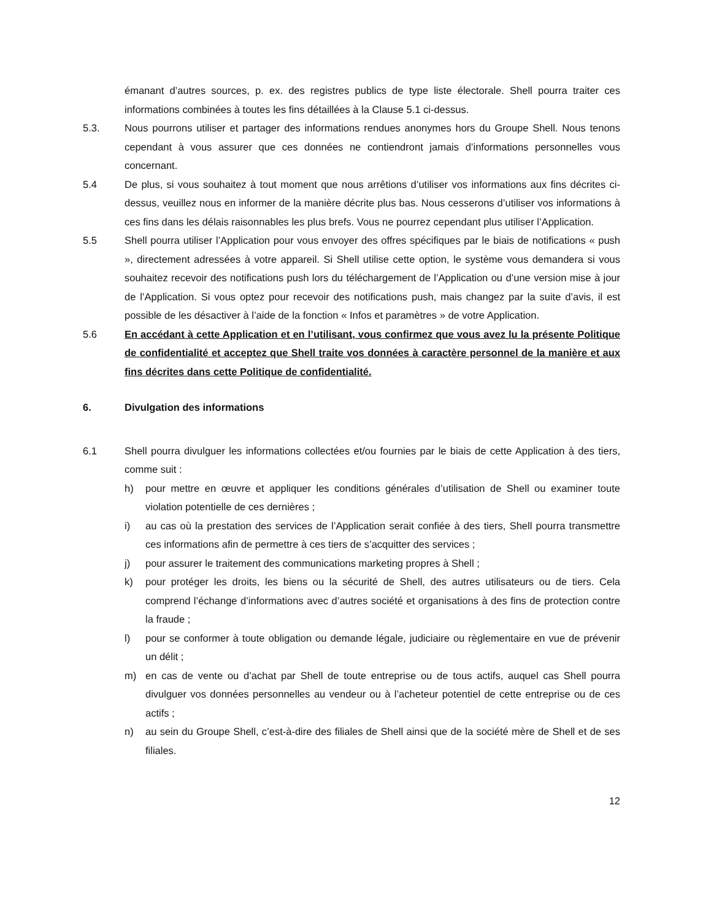émanant d’autres sources, p. ex. des registres publics de type liste électorale. Shell pourra traiter ces informations combinées à toutes les fins détaillées à la Clause 5.1 ci-dessus.
5.3. Nous pourrons utiliser et partager des informations rendues anonymes hors du Groupe Shell. Nous tenons cependant à vous assurer que ces données ne contiendront jamais d’informations personnelles vous concernant.
5.4 De plus, si vous souhaitez à tout moment que nous arrêtions d’utiliser vos informations aux fins décrites ci-dessus, veuillez nous en informer de la manière décrite plus bas. Nous cesserons d’utiliser vos informations à ces fins dans les délais raisonnables les plus brefs. Vous ne pourrez cependant plus utiliser l’Application.
5.5 Shell pourra utiliser l’Application pour vous envoyer des offres spécifiques par le biais de notifications « push », directement adressées à votre appareil. Si Shell utilise cette option, le système vous demandera si vous souhaitez recevoir des notifications push lors du téléchargement de l’Application ou d’une version mise à jour de l’Application. Si vous optez pour recevoir des notifications push, mais changez par la suite d’avis, il est possible de les désactiver à l’aide de la fonction « Infos et paramètres » de votre Application.
5.6 En accédant à cette Application et en l’utilisant, vous confirmez que vous avez lu la présente Politique de confidentialité et acceptez que Shell traite vos données à caractère personnel de la manière et aux fins décrites dans cette Politique de confidentialité.
6. Divulgation des informations
6.1 Shell pourra divulguer les informations collectées et/ou fournies par le biais de cette Application à des tiers, comme suit :
h) pour mettre en œuvre et appliquer les conditions générales d’utilisation de Shell ou examiner toute violation potentielle de ces dernières ;
i) au cas où la prestation des services de l’Application serait confiée à des tiers, Shell pourra transmettre ces informations afin de permettre à ces tiers de s’acquitter des services ;
j) pour assurer le traitement des communications marketing propres à Shell ;
k) pour protéger les droits, les biens ou la sécurité de Shell, des autres utilisateurs ou de tiers. Cela comprend l’échange d’informations avec d’autres société et organisations à des fins de protection contre la fraude ;
l) pour se conformer à toute obligation ou demande légale, judiciaire ou règlementaire en vue de prévenir un délit ;
m) en cas de vente ou d’achat par Shell de toute entreprise ou de tous actifs, auquel cas Shell pourra divulguer vos données personnelles au vendeur ou à l’acheteur potentiel de cette entreprise ou de ces actifs ;
n) au sein du Groupe Shell, c’est-à-dire des filiales de Shell ainsi que de la société mère de Shell et de ses filiales.
12